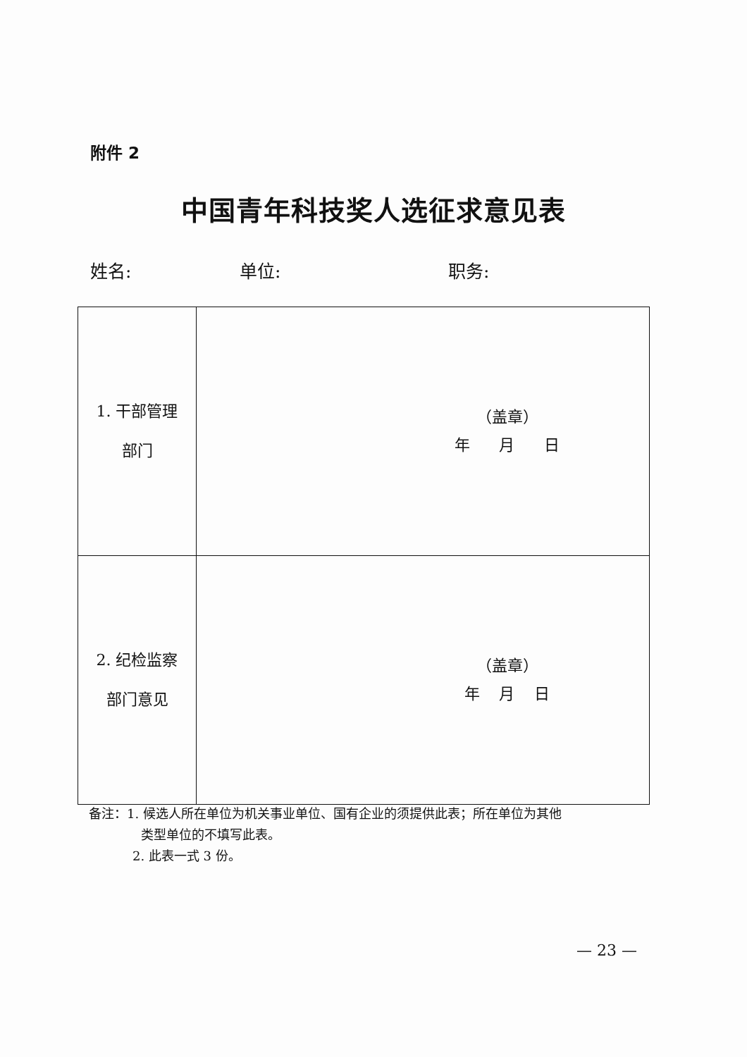附件 2
中国青年科技奖人选征求意见表
姓名: 单位: 职务:
| 1. 干部管理 部门 | （盖章） 年 月 日 |
| 2. 纪检监察 部门意见 | （盖章） 年 月 日 |
备注：1. 候选人所在单位为机关事业单位、国有企业的须提供此表；所在单位为其他
类型单位的不填写此表。
2. 此表一式 3 份。
— 23 —